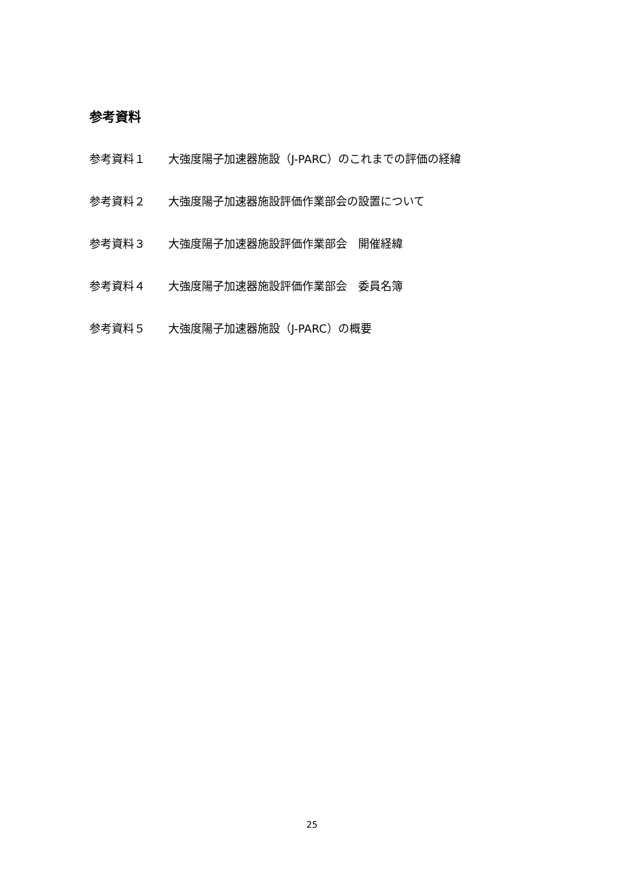参考資料
参考資料１ 大強度陽子加速器施設（J-PARC）のこれまでの評価の経緯
参考資料２ 大強度陽子加速器施設評価作業部会の設置について
参考資料３ 大強度陽子加速器施設評価作業部会　開催経緯
参考資料４ 大強度陽子加速器施設評価作業部会　委員名簿
参考資料５ 大強度陽子加速器施設（J-PARC）の概要
25